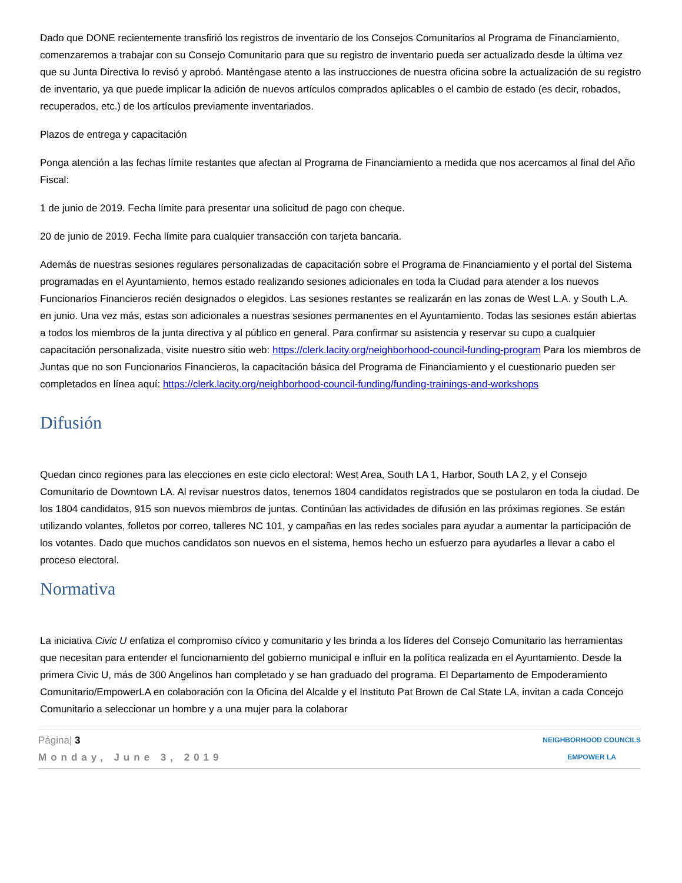Dado que DONE recientemente transfirió los registros de inventario de los Consejos Comunitarios al Programa de Financiamiento, comenzaremos a trabajar con su Consejo Comunitario para que su registro de inventario pueda ser actualizado desde la última vez que su Junta Directiva lo revisó y aprobó. Manténgase atento a las instrucciones de nuestra oficina sobre la actualización de su registro de inventario, ya que puede implicar la adición de nuevos artículos comprados aplicables o el cambio de estado (es decir, robados, recuperados, etc.) de los artículos previamente inventariados.
Plazos de entrega y capacitación
Ponga atención a las fechas límite restantes que afectan al Programa de Financiamiento a medida que nos acercamos al final del Año Fiscal:
1 de junio de 2019. Fecha límite para presentar una solicitud de pago con cheque.
20 de junio de 2019. Fecha límite para cualquier transacción con tarjeta bancaria.
Además de nuestras sesiones regulares personalizadas de capacitación sobre el Programa de Financiamiento y el portal del Sistema programadas en el Ayuntamiento, hemos estado realizando sesiones adicionales en toda la Ciudad para atender a los nuevos Funcionarios Financieros recién designados o elegidos. Las sesiones restantes se realizarán en las zonas de West L.A. y South L.A. en junio. Una vez más, estas son adicionales a nuestras sesiones permanentes en el Ayuntamiento. Todas las sesiones están abiertas a todos los miembros de la junta directiva y al público en general. Para confirmar su asistencia y reservar su cupo a cualquier capacitación personalizada, visite nuestro sitio web: https://clerk.lacity.org/neighborhood-council-funding-program Para los miembros de Juntas que no son Funcionarios Financieros, la capacitación básica del Programa de Financiamiento y el cuestionario pueden ser completados en línea aquí: https://clerk.lacity.org/neighborhood-council-funding/funding-trainings-and-workshops
Difusión
Quedan cinco regiones para las elecciones en este ciclo electoral: West Area, South LA 1, Harbor, South LA 2, y el Consejo Comunitario de Downtown LA. Al revisar nuestros datos, tenemos 1804 candidatos registrados que se postularon en toda la ciudad. De los 1804 candidatos, 915 son nuevos miembros de juntas. Continúan las actividades de difusión en las próximas regiones. Se están utilizando volantes, folletos por correo, talleres NC 101, y campañas en las redes sociales para ayudar a aumentar la participación de los votantes. Dado que muchos candidatos son nuevos en el sistema, hemos hecho un esfuerzo para ayudarles a llevar a cabo el proceso electoral.
Normativa
La iniciativa Civic U enfatiza el compromiso cívico y comunitario y les brinda a los líderes del Consejo Comunitario las herramientas que necesitan para entender el funcionamiento del gobierno municipal e influir en la política realizada en el Ayuntamiento. Desde la primera Civic U, más de 300 Angelinos han completado y se han graduado del programa. El Departamento de Empoderamiento Comunitario/EmpowerLA en colaboración con la Oficina del Alcalde y el Instituto Pat Brown de Cal State LA, invitan a cada Concejo Comunitario a seleccionar un hombre y a una mujer para la colaborar
Página| 3
Monday, June 3, 2019
NEIGHBORHOOD COUNCILS
EMPOWER LA